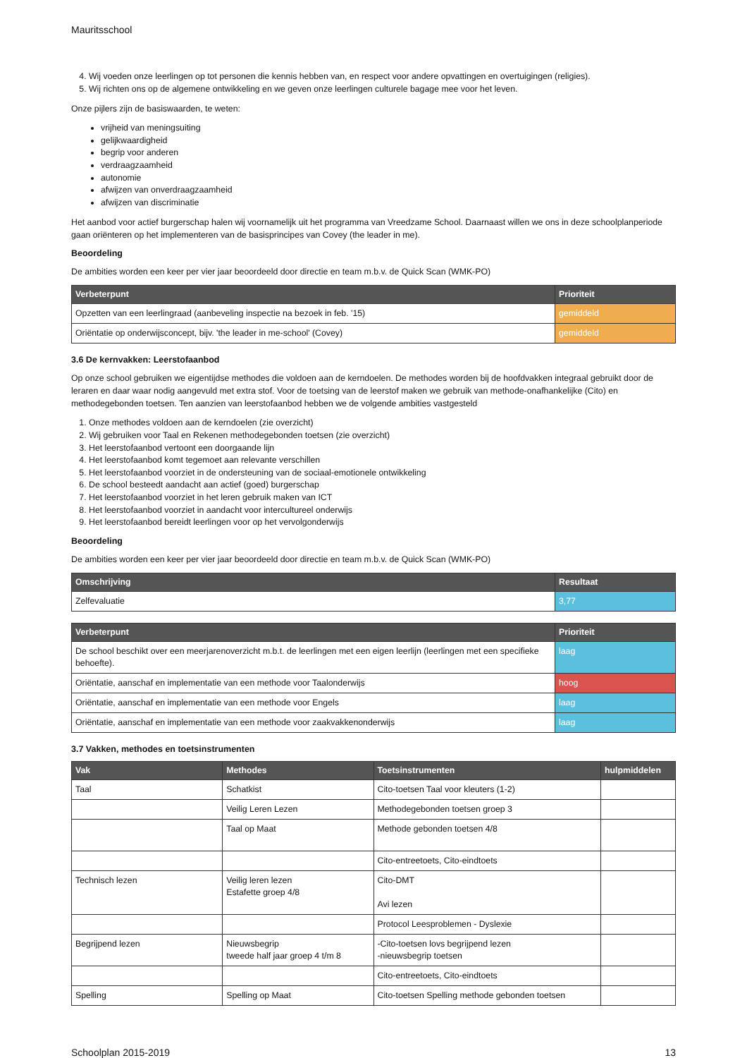Mauritsschool
4. Wij voeden onze leerlingen op tot personen die kennis hebben van, en respect voor andere opvattingen en overtuigingen (religies).
5. Wij richten ons op de algemene ontwikkeling en we geven onze leerlingen culturele bagage mee voor het leven.
Onze pijlers zijn de basiswaarden, te weten:
vrijheid van meningsuiting
gelijkwaardigheid
begrip voor anderen
verdraagzaamheid
autonomie
afwijzen van onverdraagzaamheid
afwijzen van discriminatie
Het aanbod voor actief burgerschap halen wij voornamelijk uit het programma van Vreedzame School. Daarnaast willen we ons in deze schoolplanperiode gaan oriënteren op het implementeren van de basisprincipes van Covey (the leader in me).
Beoordeling
De ambities worden een keer per vier jaar beoordeeld door directie en team m.b.v. de Quick Scan (WMK-PO)
| Verbeterpunt | Prioriteit |
| --- | --- |
| Opzetten van een leerlingraad (aanbeveling inspectie na bezoek in feb. '15) | gemiddeld |
| Oriëntatie op onderwijsconcept, bijv. 'the leader in me-school' (Covey) | gemiddeld |
3.6 De kernvakken: Leerstofaanbod
Op onze school gebruiken we eigentijdse methodes die voldoen aan de kerndoelen. De methodes worden bij de hoofdvakken integraal gebruikt door de leraren en daar waar nodig aangevuld met extra stof. Voor de toetsing van de leerstof maken we gebruik van methode-onafhankelijke (Cito) en methodegebonden toetsen. Ten aanzien van leerstofaanbod hebben we de volgende ambities vastgesteld
1. Onze methodes voldoen aan de kerndoelen (zie overzicht)
2. Wij gebruiken voor Taal en Rekenen methodegebonden toetsen (zie overzicht)
3. Het leerstofaanbod vertoont een doorgaande lijn
4. Het leerstofaanbod komt tegemoet aan relevante verschillen
5. Het leerstofaanbod voorziet in de ondersteuning van de sociaal-emotionele ontwikkeling
6. De school besteedt aandacht aan actief (goed) burgerschap
7. Het leerstofaanbod voorziet in het leren gebruik maken van ICT
8. Het leerstofaanbod voorziet in aandacht voor intercultureel onderwijs
9. Het leerstofaanbod bereidt leerlingen voor op het vervolgonderwijs
Beoordeling
De ambities worden een keer per vier jaar beoordeeld door directie en team m.b.v. de Quick Scan (WMK-PO)
| Omschrijving | Resultaat |
| --- | --- |
| Zelfevaluatie | 3,77 |
| Verbeterpunt | Prioriteit |
| --- | --- |
| De school beschikt over een meerjarenoverzicht m.b.t. de leerlingen met een eigen leerlijn (leerlingen met een specifieke behoefte). | laag |
| Oriëntatie, aanschaf en implementatie van een methode voor Taalonderwijs | hoog |
| Oriëntatie, aanschaf en implementatie van een methode voor Engels | laag |
| Oriëntatie, aanschaf en implementatie van een methode voor zaakvakkenonderwijs | laag |
3.7 Vakken, methodes en toetsinstrumenten
| Vak | Methodes | Toetsinstrumenten | hulpmiddelen |
| --- | --- | --- | --- |
| Taal | Schatkist | Cito-toetsen Taal voor kleuters (1-2) | |
| | Veilig Leren Lezen | Methodegebonden toetsen groep 3 | |
| | Taal op Maat | Methode gebonden toetsen 4/8 | |
| | | Cito-entreetoets, Cito-eindtoets | |
| Technisch lezen | Veilig leren lezen Estafette groep 4/8 | Cito-DMT Avi lezen | |
| | | Protocol Leesproblemen - Dyslexie | |
| Begrijpend lezen | Nieuwsbegrip tweede half jaar groep 4 t/m 8 | -Cito-toetsen lovs begrijpend lezen -nieuwsbegrip toetsen | |
| | | Cito-entreetoets, Cito-eindtoets | |
| Spelling | Spelling op Maat | Cito-toetsen Spelling methode gebonden toetsen | |
Schoolplan 2015-2019 13